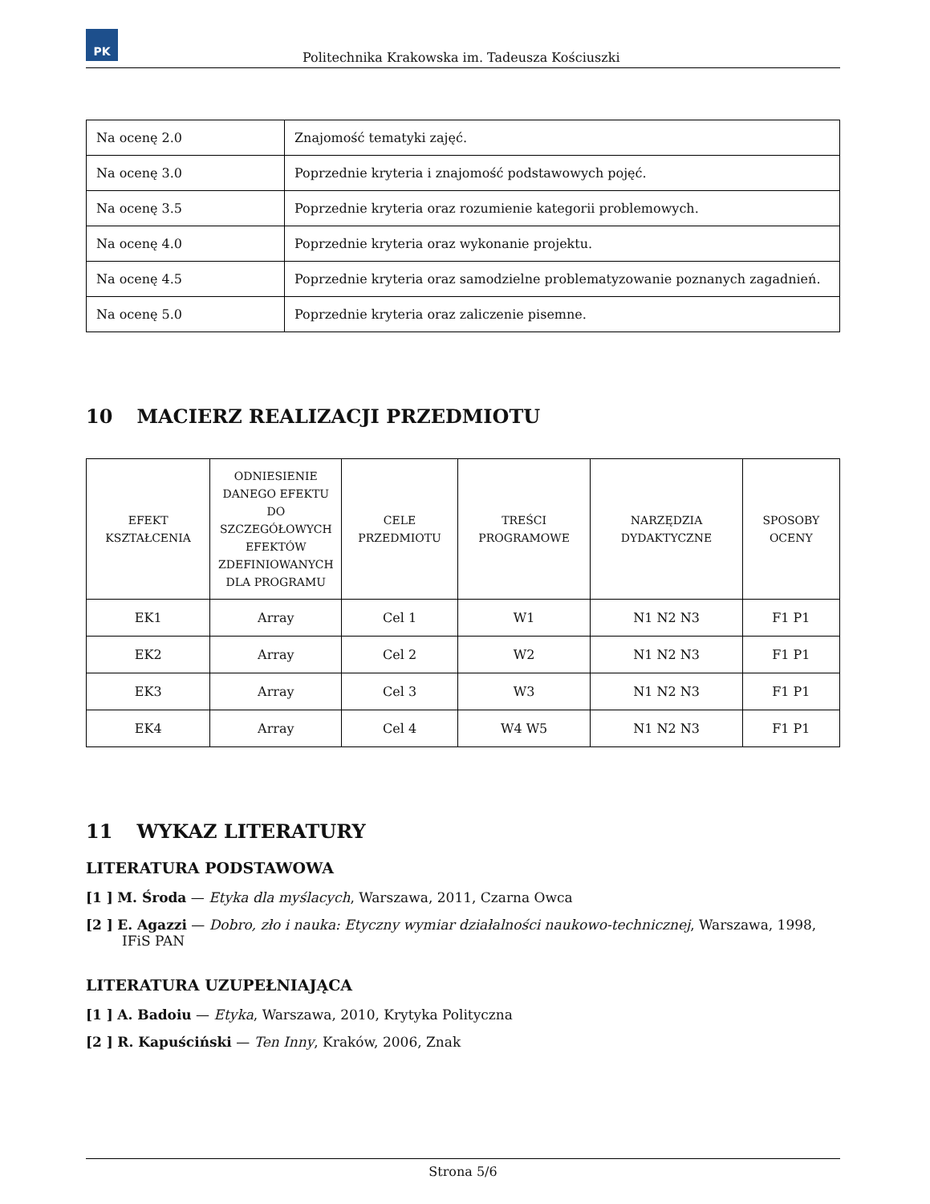PK
Politechnika Krakowska im. Tadeusza Kościuszki
| Na ocenę 2.0 | Znajomość tematyki zajęć. |
| Na ocenę 3.0 | Poprzednie kryteria i znajomość podstawowych pojęć. |
| Na ocenę 3.5 | Poprzednie kryteria oraz rozumienie kategorii problemowych. |
| Na ocenę 4.0 | Poprzednie kryteria oraz wykonanie projektu. |
| Na ocenę 4.5 | Poprzednie kryteria oraz samodzielne problematyzowanie poznanych zagadnień. |
| Na ocenę 5.0 | Poprzednie kryteria oraz zaliczenie pisemne. |
10 MACIERZ REALIZACJI PRZEDMIOTU
| EFEKT KSZTAŁCENIA | ODNIESIENIE DANEGO EFEKTU DO SZCZEGÓŁOWYCH EFEKTÓW ZDEFINIOWANYCH DLA PROGRAMU | CELE PRZEDMIOTU | TREŚCI PROGRAMOWE | NARZĘDZIA DYDAKTYCZNE | SPOSOBY OCENY |
| --- | --- | --- | --- | --- | --- |
| EK1 | Array | Cel 1 | W1 | N1 N2 N3 | F1 P1 |
| EK2 | Array | Cel 2 | W2 | N1 N2 N3 | F1 P1 |
| EK3 | Array | Cel 3 | W3 | N1 N2 N3 | F1 P1 |
| EK4 | Array | Cel 4 | W4 W5 | N1 N2 N3 | F1 P1 |
11 WYKAZ LITERATURY
LITERATURA PODSTAWOWA
[1 ] M. Środa — Etyka dla myślacych, Warszawa, 2011, Czarna Owca
[2 ] E. Agazzi — Dobro, zło i nauka: Etyczny wymiar działalności naukowo-technicznej, Warszawa, 1998, IFiS PAN
LITERATURA UZUPEŁNIAJĄCA
[1 ] A. Badoiu — Etyka, Warszawa, 2010, Krytyka Polityczna
[2 ] R. Kapuściński — Ten Inny, Kraków, 2006, Znak
Strona 5/6